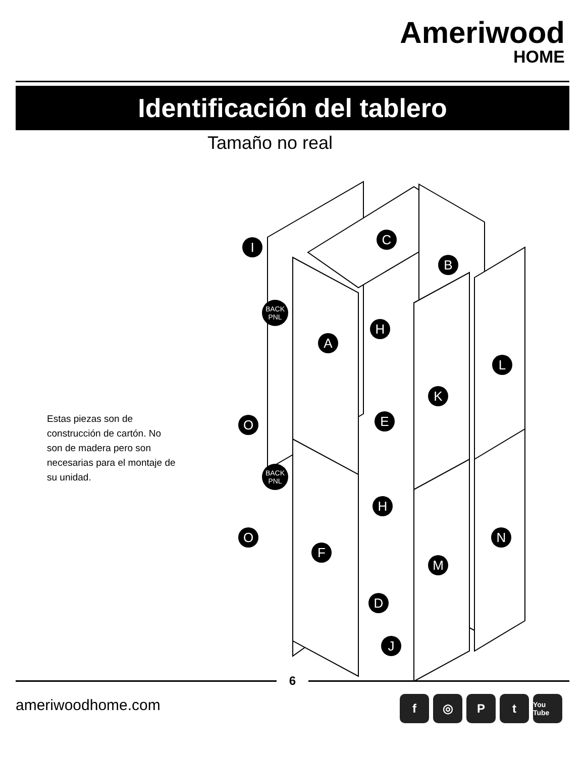Ameriwood
HOME
Identificación del tablero
Tamaño no real
I
C
B
BACK
PNL
A
H
L
K
O
E
BACK
PNL
H
N
O
F
M
D
J
Estas piezas son de construcción de cartón. No son de madera pero son necesarias para el montaje de su unidad.
6
ameriwoodhome.com f ◎ Pt You Tube